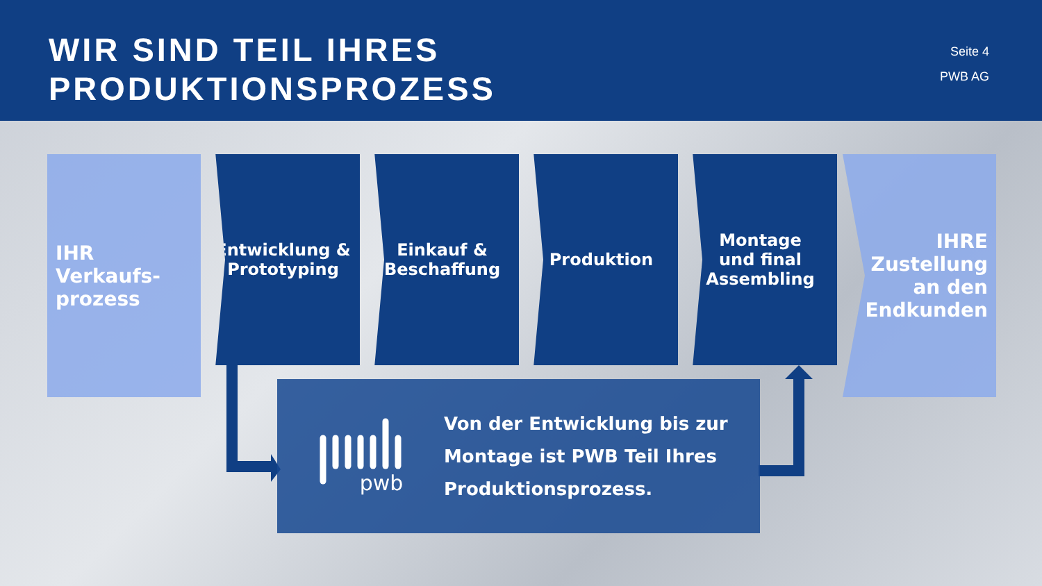WIR SIND TEIL IHRES
PRODUKTIONSPROZESS
Seite 4
PWB AG
IHR
Verkaufs-
prozess
Entwicklung &
Prototyping
Einkauf &
Beschaffung
Produktion Montage
und final
Assembling
IHRE
Zustellung
an den
Endkunden
pwb
Von der Entwicklung bis zur
Montage ist PWB Teil Ihres
Produktionsprozess.